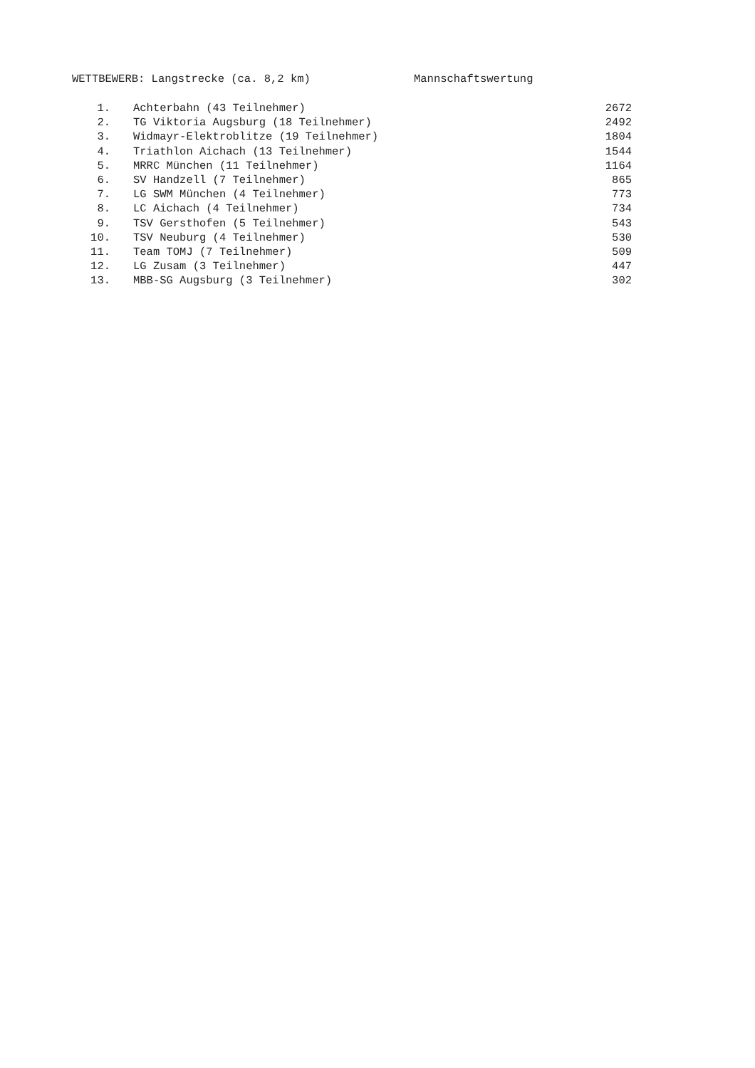WETTBEWERB: Langstrecke (ca. 8,2 km) Mannschaftswertung
| 1. | Achterbahn (43 Teilnehmer) | 2672 |
| 2. | TG Viktoria Augsburg (18 Teilnehmer) | 2492 |
| 3. | Widmayr-Elektroblitze (19 Teilnehmer) | 1804 |
| 4. | Triathlon Aichach (13 Teilnehmer) | 1544 |
| 5. | MRRC München (11 Teilnehmer) | 1164 |
| 6. | SV Handzell (7 Teilnehmer) | 865 |
| 7. | LG SWM München (4 Teilnehmer) | 773 |
| 8. | LC Aichach (4 Teilnehmer) | 734 |
| 9. | TSV Gersthofen (5 Teilnehmer) | 543 |
| 10. | TSV Neuburg (4 Teilnehmer) | 530 |
| 11. | Team TOMJ (7 Teilnehmer) | 509 |
| 12. | LG Zusam (3 Teilnehmer) | 447 |
| 13. | MBB-SG Augsburg (3 Teilnehmer) | 302 |